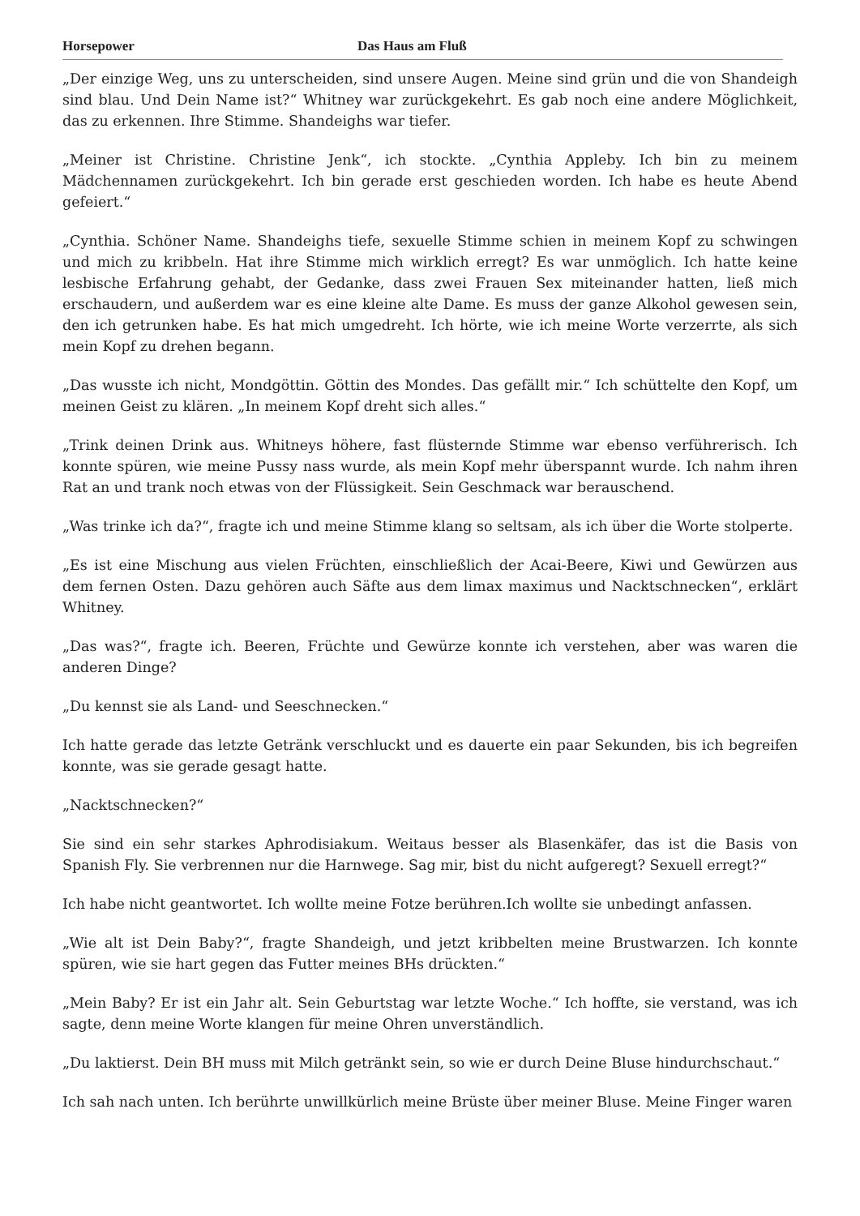Horsepower Das Haus am Fluß
„Der einzige Weg, uns zu unterscheiden, sind unsere Augen. Meine sind grün und die von Shandeigh sind blau. Und Dein Name ist?“ Whitney war zurückgekehrt. Es gab noch eine andere Möglichkeit, das zu erkennen. Ihre Stimme. Shandeighs war tiefer.
„Meiner ist Christine. Christine Jenk“, ich stockte. „Cynthia Appleby. Ich bin zu meinem Mädchennamen zurückgekehrt. Ich bin gerade erst geschieden worden. Ich habe es heute Abend gefeiert.“
„Cynthia. Schöner Name. Shandeighs tiefe, sexuelle Stimme schien in meinem Kopf zu schwingen und mich zu kribbeln. Hat ihre Stimme mich wirklich erregt? Es war unmöglich. Ich hatte keine lesbische Erfahrung gehabt, der Gedanke, dass zwei Frauen Sex miteinander hatten, ließ mich erschaudern, und außerdem war es eine kleine alte Dame. Es muss der ganze Alkohol gewesen sein, den ich getrunken habe. Es hat mich umgedreht. Ich hörte, wie ich meine Worte verzerrte, als sich mein Kopf zu drehen begann.
„Das wusste ich nicht, Mondgöttin. Göttin des Mondes. Das gefällt mir.“ Ich schüttelte den Kopf, um meinen Geist zu klären. „In meinem Kopf dreht sich alles.“
„Trink deinen Drink aus. Whitneys höhere, fast flüsternde Stimme war ebenso verführerisch. Ich konnte spüren, wie meine Pussy nass wurde, als mein Kopf mehr überspannt wurde. Ich nahm ihren Rat an und trank noch etwas von der Flüssigkeit. Sein Geschmack war berauschend.
„Was trinke ich da?“, fragte ich und meine Stimme klang so seltsam, als ich über die Worte stolperte.
„Es ist eine Mischung aus vielen Früchten, einschließlich der Acai-Beere, Kiwi und Gewürzen aus dem fernen Osten. Dazu gehören auch Säfte aus dem limax maximus und Nacktschnecken“, erklärt Whitney.
„Das was?“, fragte ich. Beeren, Früchte und Gewürze konnte ich verstehen, aber was waren die anderen Dinge?
„Du kennst sie als Land- und Seeschnecken.“
Ich hatte gerade das letzte Getränk verschluckt und es dauerte ein paar Sekunden, bis ich begreifen konnte, was sie gerade gesagt hatte.
„Nacktschnecken?“
Sie sind ein sehr starkes Aphrodisiakum. Weitaus besser als Blasenkäfer, das ist die Basis von Spanish Fly. Sie verbrennen nur die Harnwege. Sag mir, bist du nicht aufgeregt? Sexuell erregt?“
Ich habe nicht geantwortet. Ich wollte meine Fotze berühren.Ich wollte sie unbedingt anfassen.
„Wie alt ist Dein Baby?“, fragte Shandeigh, und jetzt kribbelten meine Brustwarzen. Ich konnte spüren, wie sie hart gegen das Futter meines BHs drückten.“
„Mein Baby? Er ist ein Jahr alt. Sein Geburtstag war letzte Woche.“ Ich hoffte, sie verstand, was ich sagte, denn meine Worte klangen für meine Ohren unverständlich.
„Du laktierst. Dein BH muss mit Milch getränkt sein, so wie er durch Deine Bluse hindurchschaut.“
Ich sah nach unten. Ich berührte unwillkürlich meine Brüste über meiner Bluse. Meine Finger waren